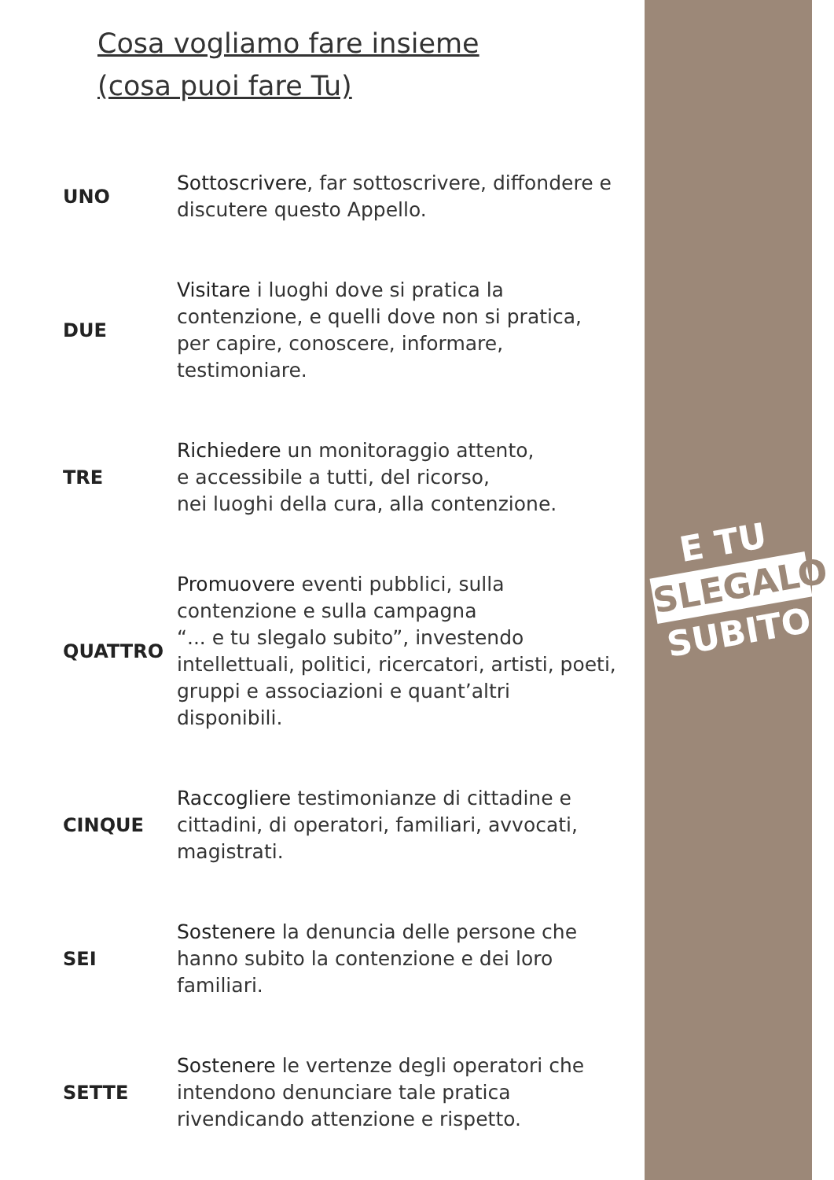E TU
SLEGALO
SUBITO
Cosa vogliamo fare insieme
(cosa puoi fare Tu)
UNO
Sottoscrivere, far sottoscrivere, diffondere e discutere questo Appello.
DUE
Visitare i luoghi dove si pratica la contenzione, e quelli dove non si pratica, per capire, conoscere, informare, testimoniare.
TRE
Richiedere un monitoraggio attento,
e accessibile a tutti, del ricorso,
nei luoghi della cura, alla contenzione.
QUATTRO
Promuovere eventi pubblici, sulla contenzione e sulla campagna
“... e tu slegalo subito”, investendo intellettuali, politici, ricercatori, artisti, poeti, gruppi e associazioni e quant’altri disponibili.
CINQUE
Raccogliere testimonianze di cittadine e cittadini, di operatori, familiari, avvocati, magistrati.
SEI
Sostenere la denuncia delle persone che hanno subito la contenzione e dei loro familiari.
SETTE
Sostenere le vertenze degli operatori che intendono denunciare tale pratica rivendicando attenzione e rispetto.